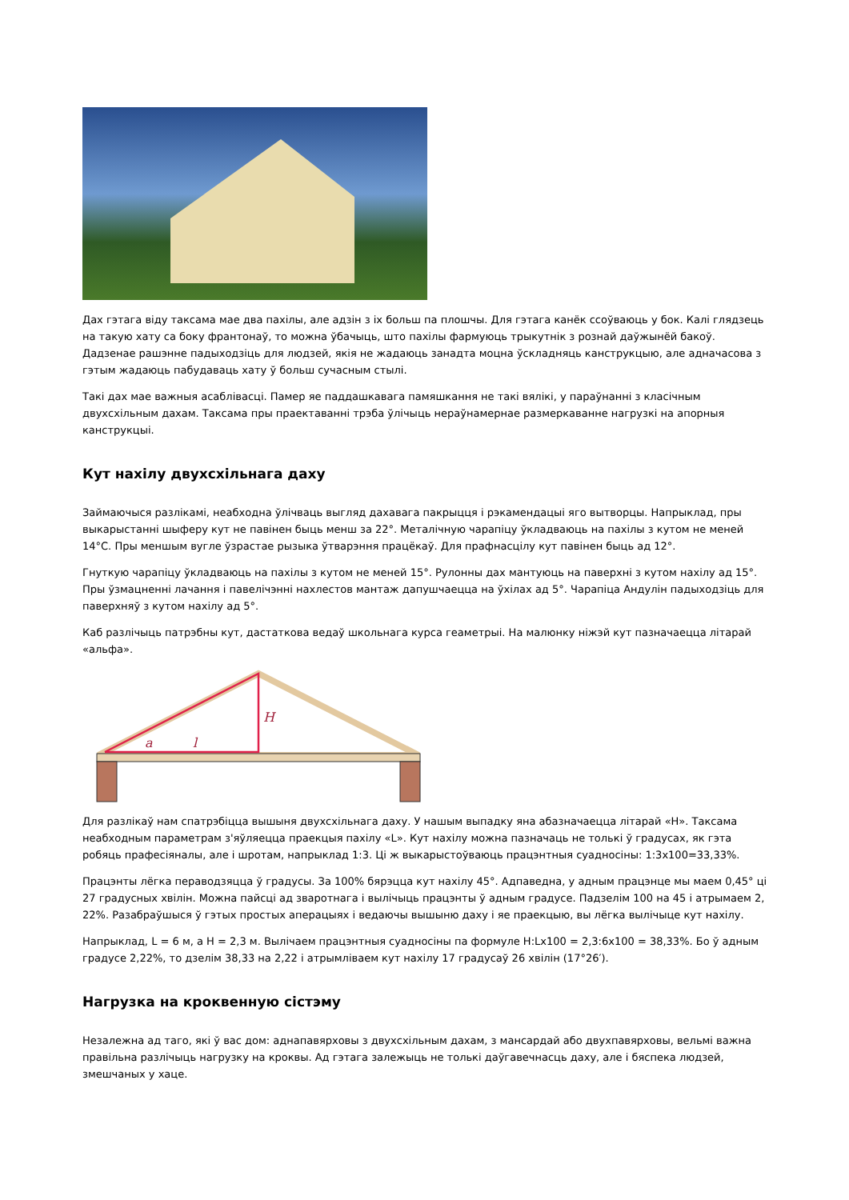Дах гэтага віду таксама мае два пахілы, але адзін з іх больш па плошчы. Для гэтага канёк ссоўваюць у бок. Калі глядзець на такую хату са боку франтонаў, то можна ўбачыць, што пахілы фармуюць трыкутнік з рознай даўжынёй бакоў. Дадзенае рашэнне падыходзіць для людзей, якія не жадаюць занадта моцна ўскладняць канструкцыю, але адначасова з гэтым жадаюць пабудаваць хату ў больш сучасным стылі.
Такі дах мае важныя асаблівасці. Памер яе паддашкавага памяшкання не такі вялікі, у параўнанні з класічным двухсхільным дахам. Таксама пры праектаванні трэба ўлічыць нераўнамернае размеркаванне нагрузкі на апорныя канструкцыі.
Кут нахілу двухсхільнага даху
Займаючыся разлікамі, неабходна ўлічваць выгляд дахавага пакрыцця і рэкамендацыі яго вытворцы. Напрыклад, пры выкарыстанні шыферу кут не павінен быць менш за 22°. Металічную чарапіцу ўкладваюць на пахілы з кутом не меней 14°С. Пры меншым вугле ўзрастае рызыка ўтварэння працёкаў. Для прафнасцілу кут павінен быць ад 12°.
Гнуткую чарапіцу ўкладваюць на пахілы з кутом не меней 15°. Рулонны дах мантуюць на паверхні з кутом нахілу ад 15°. Пры ўзмацненні лачання і павелічэнні нахлестов мантаж дапушчаецца на ўхілах ад 5°. Чарапіца Андулін падыходзіць для паверхняў з кутом нахілу ад 5°.
Каб разлічыць патрэбны кут, дастаткова ведаў школьнага курса геаметрыі. На малюнку ніжэй кут пазначаецца літарай «альфа».
a
l
H
Для разлікаў нам спатрэбіцца вышыня двухсхільнага даху. У нашым выпадку яна абазначаецца літарай «H». Таксама неабходным параметрам з'яўляецца праекцыя пахілу «L». Кут нахілу можна пазначаць не толькі ў градусах, як гэта робяць прафесіяналы, але і шротам, напрыклад 1:3. Ці ж выкарыстоўваюць працэнтныя суадносіны: 1:3х100=33,33%.
Працэнты лёгка пераводзяцца ў градусы. За 100% бярэцца кут нахілу 45°. Адпаведна, у адным працэнце мы маем 0,45° ці 27 градусных хвілін. Можна пайсці ад зваротнага і вылічыць працэнты ў адным градусе. Падзелім 100 на 45 і атрымаем 2, 22%. Разабраўшыся ў гэтых простых аперацыях і ведаючы вышыню даху і яе праекцыю, вы лёгка вылічыце кут нахілу.
Напрыклад, L = 6 м, а H = 2,3 м. Вылічаем працэнтныя суадносіны па формуле H:Lх100 = 2,3:6х100 = 38,33%. Бо ў адным градусе 2,22%, то дзелім 38,33 на 2,22 і атрымліваем кут нахілу 17 градусаў 26 хвілін (17°26′).
Нагрузка на кроквенную сістэму
Незалежна ад таго, які ў вас дом: аднапавярховы з двухсхільным дахам, з мансардай або двухпавярховы, вельмі важна правільна разлічыць нагрузку на кроквы. Ад гэтага залежыць не толькі даўгавечнасць даху, але і бяспека людзей, змешчаных у хаце.